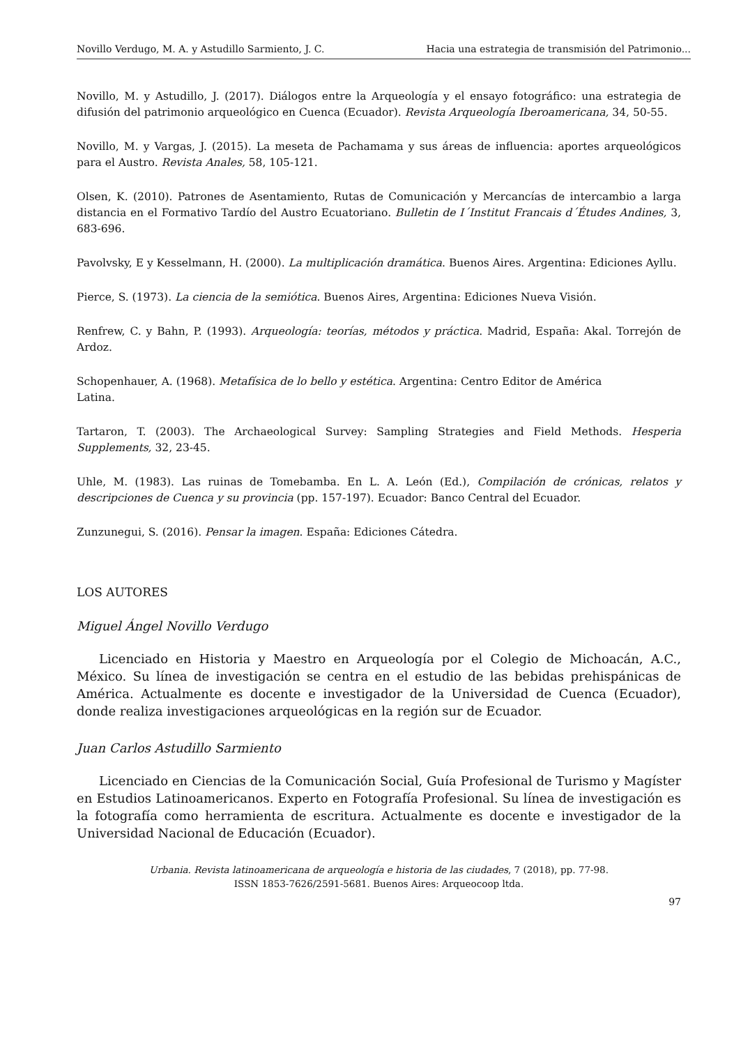Novillo Verdugo, M. A. y Astudillo Sarmiento, J. C. Hacia una estrategia de transmisión del Patrimonio...
Novillo, M. y Astudillo, J. (2017). Diálogos entre la Arqueología y el ensayo fotográfico: una estrategia de difusión del patrimonio arqueológico en Cuenca (Ecuador). Revista Arqueología Iberoamericana, 34, 50-55.
Novillo, M. y Vargas, J. (2015). La meseta de Pachamama y sus áreas de influencia: aportes arqueológicos para el Austro. Revista Anales, 58, 105-121.
Olsen, K. (2010). Patrones de Asentamiento, Rutas de Comunicación y Mercancías de intercambio a larga distancia en el Formativo Tardío del Austro Ecuatoriano. Bulletin de I´Institut Francais d´Études Andines, 3, 683-696.
Pavolvsky, E y Kesselmann, H. (2000). La multiplicación dramática. Buenos Aires. Argentina: Ediciones Ayllu.
Pierce, S. (1973). La ciencia de la semiótica. Buenos Aires, Argentina: Ediciones Nueva Visión.
Renfrew, C. y Bahn, P. (1993). Arqueología: teorías, métodos y práctica. Madrid, España: Akal. Torrejón de Ardoz.
Schopenhauer, A. (1968). Metafísica de lo bello y estética. Argentina: Centro Editor de América
Latina.
Tartaron, T. (2003). The Archaeological Survey: Sampling Strategies and Field Methods. Hesperia Supplements, 32, 23-45.
Uhle, M. (1983). Las ruinas de Tomebamba. En L. A. León (Ed.), Compilación de crónicas, relatos y descripciones de Cuenca y su provincia (pp. 157-197). Ecuador: Banco Central del Ecuador.
Zunzunegui, S. (2016). Pensar la imagen. España: Ediciones Cátedra.
LOS AUTORES
Miguel Ángel Novillo Verdugo
Licenciado en Historia y Maestro en Arqueología por el Colegio de Michoacán, A.C., México. Su línea de investigación se centra en el estudio de las bebidas prehispánicas de América. Actualmente es docente e investigador de la Universidad de Cuenca (Ecuador), donde realiza investigaciones arqueológicas en la región sur de Ecuador.
Juan Carlos Astudillo Sarmiento
Licenciado en Ciencias de la Comunicación Social, Guía Profesional de Turismo y Magíster en Estudios Latinoamericanos. Experto en Fotografía Profesional. Su línea de investigación es la fotografía como herramienta de escritura. Actualmente es docente e investigador de la Universidad Nacional de Educación (Ecuador).
Urbania. Revista latinoamericana de arqueología e historia de las ciudades, 7 (2018), pp. 77-98.
ISSN 1853-7626/2591-5681. Buenos Aires: Arqueocoop ltda.
97